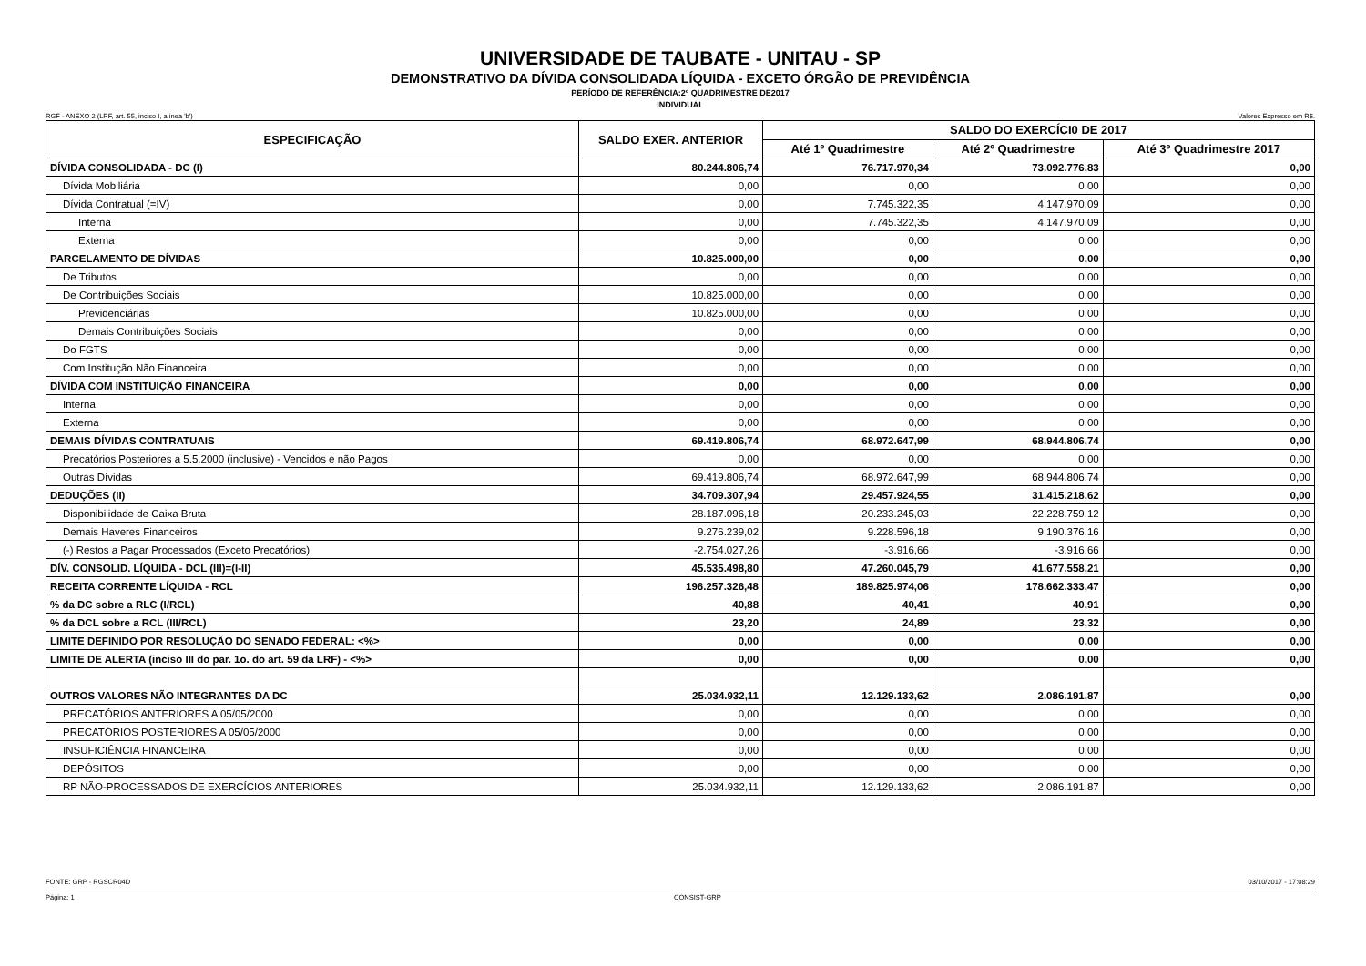UNIVERSIDADE DE TAUBATE - UNITAU - SP
DEMONSTRATIVO DA DÍVIDA CONSOLIDADA LÍQUIDA - EXCETO ÓRGÃO DE PREVIDÊNCIA
PERÍODO DE REFERÊNCIA:2º QUADRIMESTRE DE2017
INDIVIDUAL
RGF - ANEXO 2 (LRF, art. 55, inciso I, alínea 'b') Valores Expresso em R$.
| ESPECIFICAÇÃO | SALDO EXER. ANTERIOR | SALDO DO EXERCÍCI0 DE 2017 | | |
| --- | --- | --- | --- | --- |
| | | Até 1º Quadrimestre | Até 2º Quadrimestre | Até 3º Quadrimestre 2017 |
| DÍVIDA CONSOLIDADA - DC (I) | 80.244.806,74 | 76.717.970,34 | 73.092.776,83 | 0,00 |
| Dívida Mobiliária | 0,00 | 0,00 | 0,00 | 0,00 |
| Dívida Contratual (=IV) | 0,00 | 7.745.322,35 | 4.147.970,09 | 0,00 |
| Interna | 0,00 | 7.745.322,35 | 4.147.970,09 | 0,00 |
| Externa | 0,00 | 0,00 | 0,00 | 0,00 |
| PARCELAMENTO DE DÍVIDAS | 10.825.000,00 | 0,00 | 0,00 | 0,00 |
| De Tributos | 0,00 | 0,00 | 0,00 | 0,00 |
| De Contribuições Sociais | 10.825.000,00 | 0,00 | 0,00 | 0,00 |
| Previdenciárias | 10.825.000,00 | 0,00 | 0,00 | 0,00 |
| Demais Contribuições Sociais | 0,00 | 0,00 | 0,00 | 0,00 |
| Do FGTS | 0,00 | 0,00 | 0,00 | 0,00 |
| Com Institução Não Financeira | 0,00 | 0,00 | 0,00 | 0,00 |
| DÍVIDA COM INSTITUIÇÃO FINANCEIRA | 0,00 | 0,00 | 0,00 | 0,00 |
| Interna | 0,00 | 0,00 | 0,00 | 0,00 |
| Externa | 0,00 | 0,00 | 0,00 | 0,00 |
| DEMAIS DÍVIDAS CONTRATUAIS | 69.419.806,74 | 68.972.647,99 | 68.944.806,74 | 0,00 |
| Precatórios Posteriores a 5.5.2000 (inclusive) - Vencidos e não Pagos | 0,00 | 0,00 | 0,00 | 0,00 |
| Outras Dívidas | 69.419.806,74 | 68.972.647,99 | 68.944.806,74 | 0,00 |
| DEDUÇÕES (II) | 34.709.307,94 | 29.457.924,55 | 31.415.218,62 | 0,00 |
| Disponibilidade de Caixa Bruta | 28.187.096,18 | 20.233.245,03 | 22.228.759,12 | 0,00 |
| Demais Haveres Financeiros | 9.276.239,02 | 9.228.596,18 | 9.190.376,16 | 0,00 |
| (-) Restos a Pagar Processados (Exceto Precatórios) | -2.754.027,26 | -3.916,66 | -3.916,66 | 0,00 |
| DÍV. CONSOLID. LÍQUIDA - DCL (III)=(I-II) | 45.535.498,80 | 47.260.045,79 | 41.677.558,21 | 0,00 |
| RECEITA CORRENTE LÍQUIDA - RCL | 196.257.326,48 | 189.825.974,06 | 178.662.333,47 | 0,00 |
| % da DC sobre a RLC (I/RCL) | 40,88 | 40,41 | 40,91 | 0,00 |
| % da DCL sobre a RCL (III/RCL) | 23,20 | 24,89 | 23,32 | 0,00 |
| LIMITE DEFINIDO POR RESOLUÇÃO DO SENADO FEDERAL: <%> | 0,00 | 0,00 | 0,00 | 0,00 |
| LIMITE DE ALERTA (inciso III do par. 1o. do art. 59 da LRF) - <%> | 0,00 | 0,00 | 0,00 | 0,00 |
| OUTROS VALORES NÃO INTEGRANTES DA DC | 25.034.932,11 | 12.129.133,62 | 2.086.191,87 | 0,00 |
| PRECATÓRIOS ANTERIORES A 05/05/2000 | 0,00 | 0,00 | 0,00 | 0,00 |
| PRECATÓRIOS POSTERIORES A 05/05/2000 | 0,00 | 0,00 | 0,00 | 0,00 |
| INSUFICIÊNCIA FINANCEIRA | 0,00 | 0,00 | 0,00 | 0,00 |
| DEPÓSITOS | 0,00 | 0,00 | 0,00 | 0,00 |
| RP NÃO-PROCESSADOS DE EXERCÍCIOS ANTERIORES | 25.034.932,11 | 12.129.133,62 | 2.086.191,87 | 0,00 |
FONTE: GRP - RGSCR04D 03/10/2017 - 17:08:29
Página: 1 CONSIST-GRP